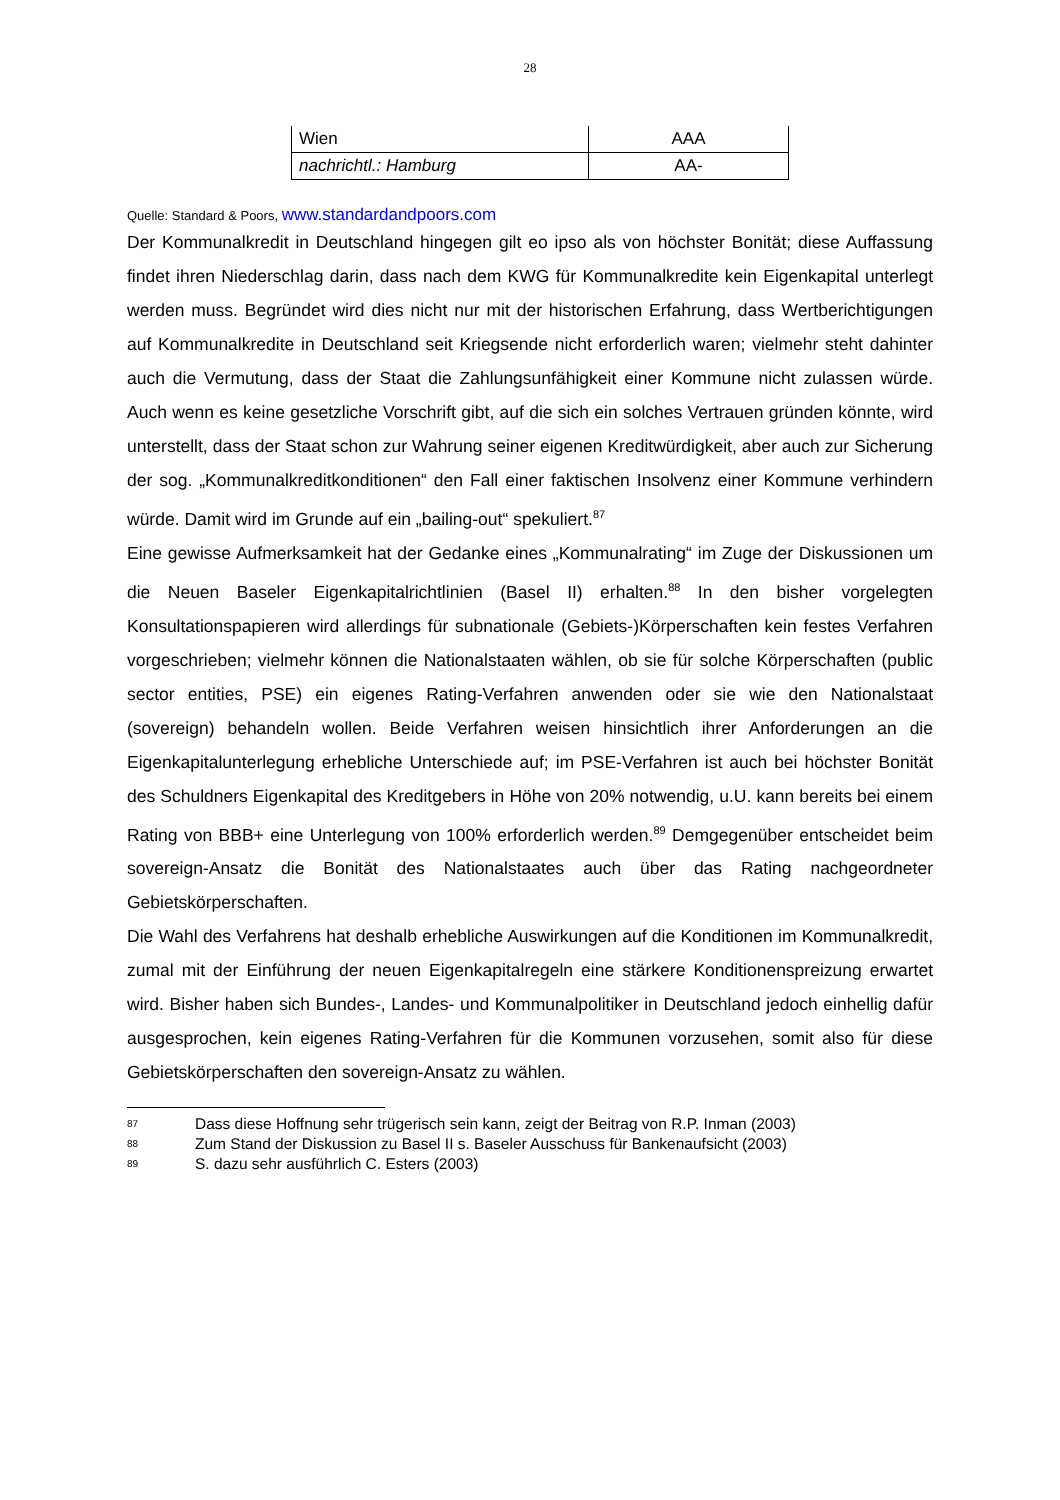28
| Wien | AAA |
| nachrichtl.: Hamburg | AA- |
Quelle: Standard & Poors, www.standardandpoors.com
Der Kommunalkredit in Deutschland hingegen gilt eo ipso als von höchster Bonität; diese Auffassung findet ihren Niederschlag darin, dass nach dem KWG für Kommunalkredite kein Eigenkapital unterlegt werden muss. Begründet wird dies nicht nur mit der historischen Erfahrung, dass Wertberichtigungen auf Kommunalkredite in Deutschland seit Kriegsende nicht erforderlich waren; vielmehr steht dahinter auch die Vermutung, dass der Staat die Zahlungsunfähigkeit einer Kommune nicht zulassen würde. Auch wenn es keine gesetzliche Vorschrift gibt, auf die sich ein solches Vertrauen gründen könnte, wird unterstellt, dass der Staat schon zur Wahrung seiner eigenen Kreditwürdigkeit, aber auch zur Sicherung der sog. „Kommunalkreditkonditionen“ den Fall einer faktischen Insolvenz einer Kommune verhindern würde. Damit wird im Grunde auf ein „bailing-out“ spekuliert.<sup>87</sup>
Eine gewisse Aufmerksamkeit hat der Gedanke eines „Kommunalrating“ im Zuge der Diskussionen um die Neuen Baseler Eigenkapitalrichtlinien (Basel II) erhalten.<sup>88</sup> In den bisher vorgelegten Konsultationspapieren wird allerdings für subnationale (Gebiets-)Körperschaften kein festes Verfahren vorgeschrieben; vielmehr können die Nationalstaaten wählen, ob sie für solche Körperschaften (public sector entities, PSE) ein eigenes Rating-Verfahren anwenden oder sie wie den Nationalstaat (sovereign) behandeln wollen. Beide Verfahren weisen hinsichtlich ihrer Anforderungen an die Eigenkapitalunterlegung erhebliche Unterschiede auf; im PSE-Verfahren ist auch bei höchster Bonität des Schuldners Eigenkapital des Kreditgebers in Höhe von 20% notwendig, u.U. kann bereits bei einem Rating von BBB+ eine Unterlegung von 100% erforderlich werden.<sup>89</sup> Demgegenüber entscheidet beim sovereign-Ansatz die Bonität des Nationalstaates auch über das Rating nachgeordneter Gebietskörperschaften.
Die Wahl des Verfahrens hat deshalb erhebliche Auswirkungen auf die Konditionen im Kommunalkredit, zumal mit der Einführung der neuen Eigenkapitalregeln eine stärkere Konditionenspreizung erwartet wird. Bisher haben sich Bundes-, Landes- und Kommunalpolitiker in Deutschland jedoch einhellig dafür ausgesprochen, kein eigenes Rating-Verfahren für die Kommunen vorzusehen, somit also für diese Gebietskörperschaften den sovereign-Ansatz zu wählen.
87 Dass diese Hoffnung sehr trügerisch sein kann, zeigt der Beitrag von R.P. Inman (2003)
88 Zum Stand der Diskussion zu Basel II s. Baseler Ausschuss für Bankenaufsicht (2003)
89 S. dazu sehr ausführlich C. Esters (2003)